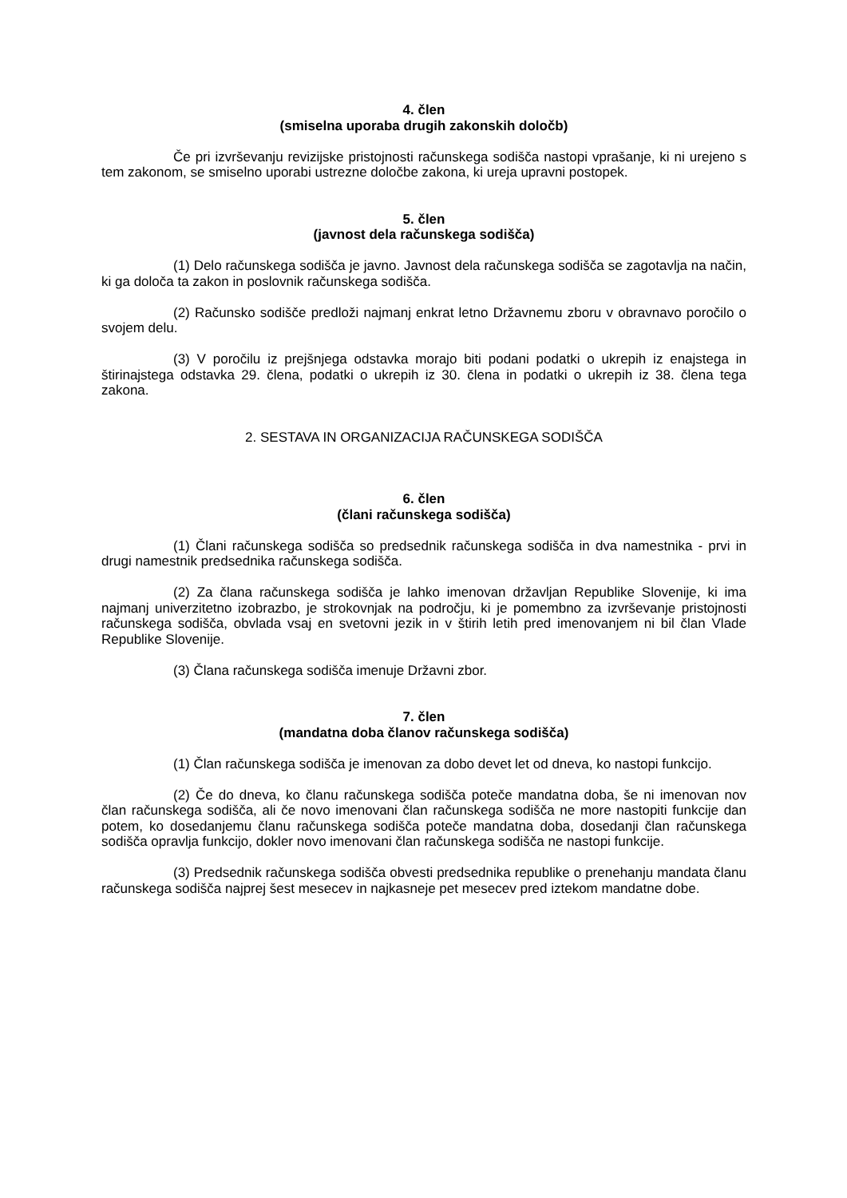4. člen
(smiselna uporaba drugih zakonskih določb)
Če pri izvrševanju revizijske pristojnosti računskega sodišča nastopi vprašanje, ki ni urejeno s tem zakonom, se smiselno uporabi ustrezne določbe zakona, ki ureja upravni postopek.
5. člen
(javnost dela računskega sodišča)
(1) Delo računskega sodišča je javno. Javnost dela računskega sodišča se zagotavlja na način, ki ga določa ta zakon in poslovnik računskega sodišča.
(2) Računsko sodišče predloži najmanj enkrat letno Državnemu zboru v obravnavo poročilo o svojem delu.
(3) V poročilu iz prejšnjega odstavka morajo biti podani podatki o ukrepih iz enajstega in štirinajstega odstavka 29. člena, podatki o ukrepih iz 30. člena in podatki o ukrepih iz 38. člena tega zakona.
2. SESTAVA IN ORGANIZACIJA RAČUNSKEGA SODIŠČA
6. člen
(člani računskega sodišča)
(1) Člani računskega sodišča so predsednik računskega sodišča in dva namestnika - prvi in drugi namestnik predsednika računskega sodišča.
(2) Za člana računskega sodišča je lahko imenovan državljan Republike Slovenije, ki ima najmanj univerzitetno izobrazbo, je strokovnjak na področju, ki je pomembno za izvrševanje pristojnosti računskega sodišča, obvlada vsaj en svetovni jezik in v štirih letih pred imenovanjem ni bil član Vlade Republike Slovenije.
(3) Člana računskega sodišča imenuje Državni zbor.
7. člen
(mandatna doba članov računskega sodišča)
(1) Član računskega sodišča je imenovan za dobo devet let od dneva, ko nastopi funkcijo.
(2) Če do dneva, ko članu računskega sodišča poteče mandatna doba, še ni imenovan nov član računskega sodišča, ali če novo imenovani član računskega sodišča ne more nastopiti funkcije dan potem, ko dosedanjemu članu računskega sodišča poteče mandatna doba, dosedanji član računskega sodišča opravlja funkcijo, dokler novo imenovani član računskega sodišča ne nastopi funkcije.
(3) Predsednik računskega sodišča obvesti predsednika republike o prenehanju mandata članu računskega sodišča najprej šest mesecev in najkasneje pet mesecev pred iztekom mandatne dobe.